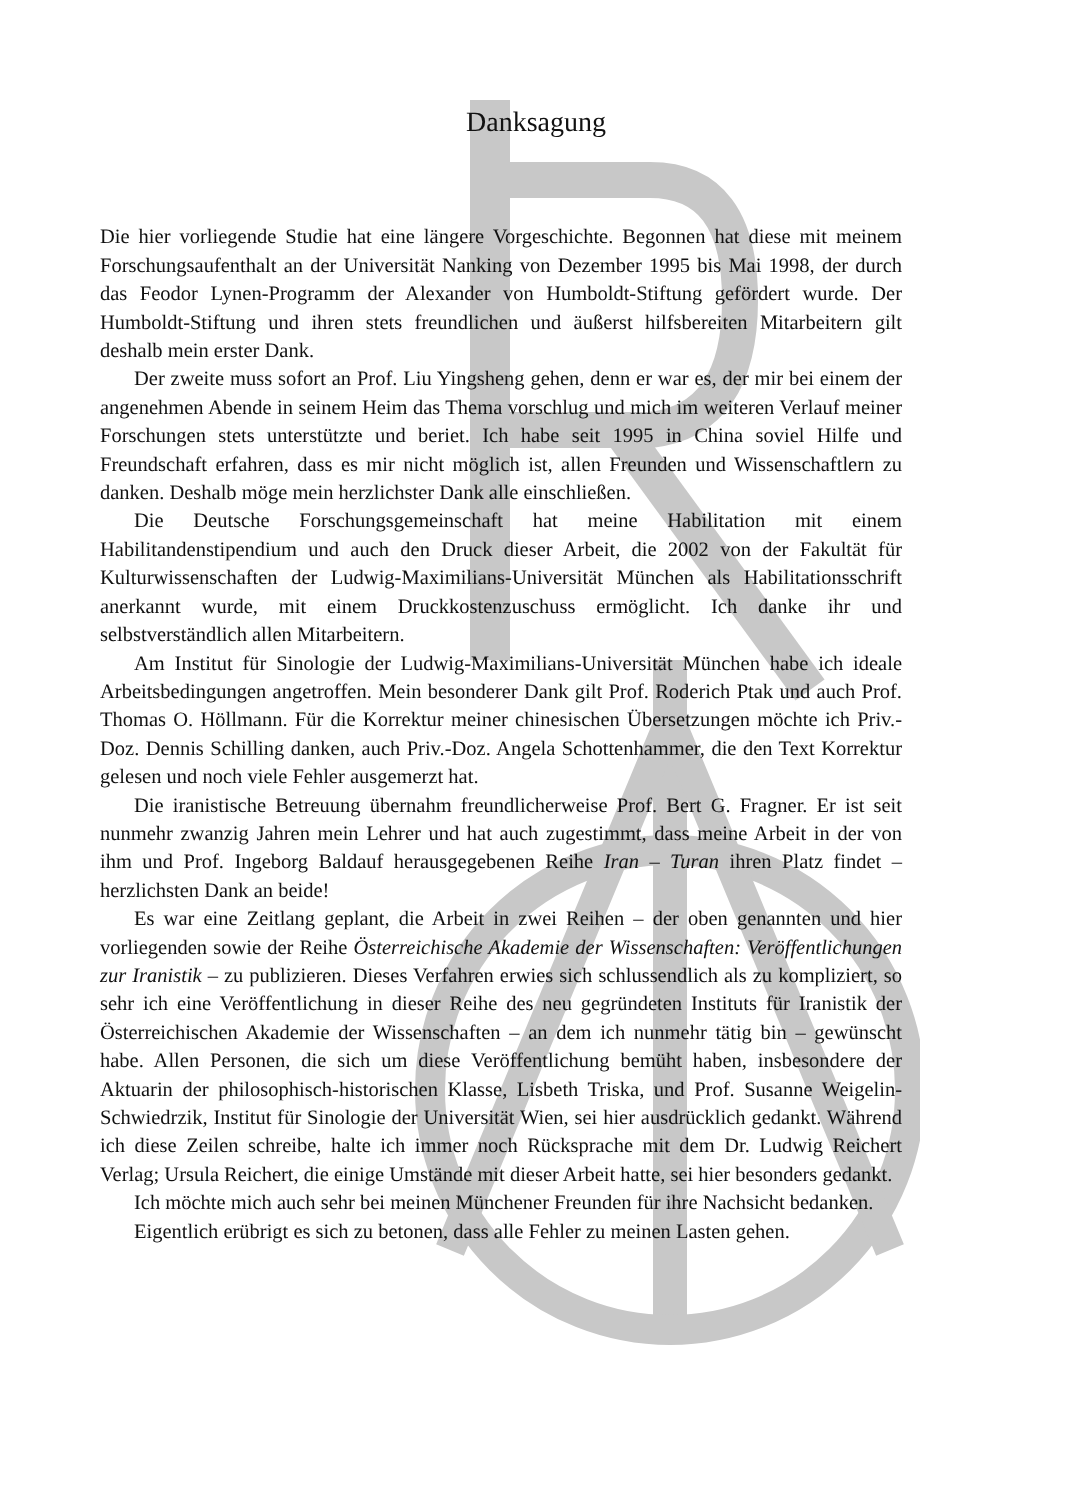Danksagung
Die hier vorliegende Studie hat eine längere Vorgeschichte. Begonnen hat diese mit meinem Forschungsaufenthalt an der Universität Nanking von Dezember 1995 bis Mai 1998, der durch das Feodor Lynen-Programm der Alexander von Humboldt-Stiftung gefördert wurde. Der Humboldt-Stiftung und ihren stets freundlichen und äußerst hilfsbereiten Mitarbeitern gilt deshalb mein erster Dank.
Der zweite muss sofort an Prof. Liu Yingsheng gehen, denn er war es, der mir bei einem der angenehmen Abende in seinem Heim das Thema vorschlug und mich im weiteren Verlauf meiner Forschungen stets unterstützte und beriet. Ich habe seit 1995 in China soviel Hilfe und Freundschaft erfahren, dass es mir nicht möglich ist, allen Freunden und Wissenschaftlern zu danken. Deshalb möge mein herzlichster Dank alle einschließen.
Die Deutsche Forschungsgemeinschaft hat meine Habilitation mit einem Habilitandenstipendium und auch den Druck dieser Arbeit, die 2002 von der Fakultät für Kulturwissenschaften der Ludwig-Maximilians-Universität München als Habilitationsschrift anerkannt wurde, mit einem Druckkostenzuschuss ermöglicht. Ich danke ihr und selbstverständlich allen Mitarbeitern.
Am Institut für Sinologie der Ludwig-Maximilians-Universität München habe ich ideale Arbeitsbedingungen angetroffen. Mein besonderer Dank gilt Prof. Roderich Ptak und auch Prof. Thomas O. Höllmann. Für die Korrektur meiner chinesischen Übersetzungen möchte ich Priv.-Doz. Dennis Schilling danken, auch Priv.-Doz. Angela Schottenhammer, die den Text Korrektur gelesen und noch viele Fehler ausgemerzt hat.
Die iranistische Betreuung übernahm freundlicherweise Prof. Bert G. Fragner. Er ist seit nunmehr zwanzig Jahren mein Lehrer und hat auch zugestimmt, dass meine Arbeit in der von ihm und Prof. Ingeborg Baldauf herausgegebenen Reihe Iran – Turan ihren Platz findet – herzlichsten Dank an beide!
Es war eine Zeitlang geplant, die Arbeit in zwei Reihen – der oben genannten und hier vorliegenden sowie der Reihe Österreichische Akademie der Wissenschaften: Veröffentlichungen zur Iranistik – zu publizieren. Dieses Verfahren erwies sich schlussendlich als zu kompliziert, so sehr ich eine Veröffentlichung in dieser Reihe des neu gegründeten Instituts für Iranistik der Österreichischen Akademie der Wissenschaften – an dem ich nunmehr tätig bin – gewünscht habe. Allen Personen, die sich um diese Veröffentlichung bemüht haben, insbesondere der Aktuarin der philosophisch-historischen Klasse, Lisbeth Triska, und Prof. Susanne Weigelin-Schwiedrzik, Institut für Sinologie der Universität Wien, sei hier ausdrücklich gedankt. Während ich diese Zeilen schreibe, halte ich immer noch Rücksprache mit dem Dr. Ludwig Reichert Verlag; Ursula Reichert, die einige Umstände mit dieser Arbeit hatte, sei hier besonders gedankt.
Ich möchte mich auch sehr bei meinen Münchener Freunden für ihre Nachsicht bedanken.
Eigentlich erübrigt es sich zu betonen, dass alle Fehler zu meinen Lasten gehen.